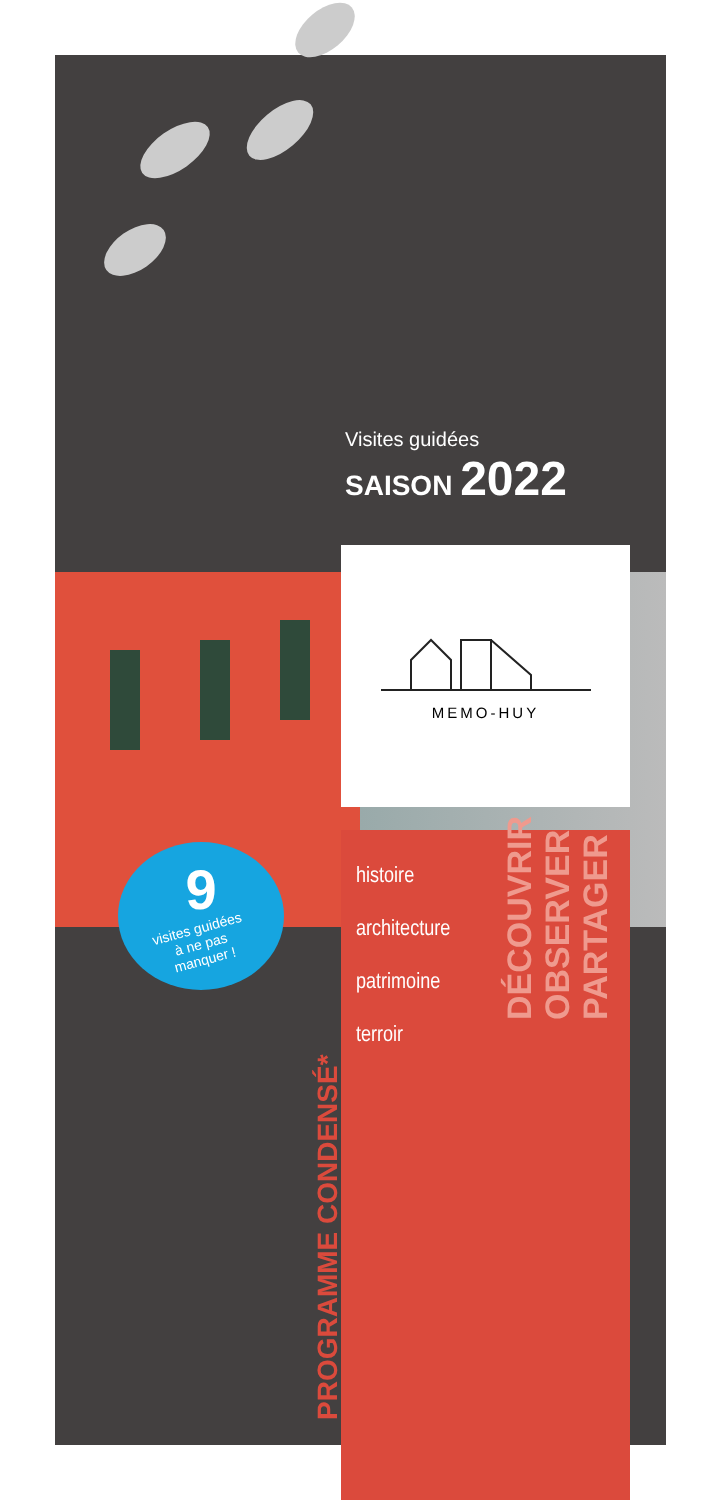Visites guidées
SAISON 2022
MEMO-HUY
9
visites guidées
à ne pas
manquer !
histoire
architecture
patrimoine
terroir
DÉCOUVRIR
OBSERVER
PARTAGER
PROGRAMME CONDENSÉ*